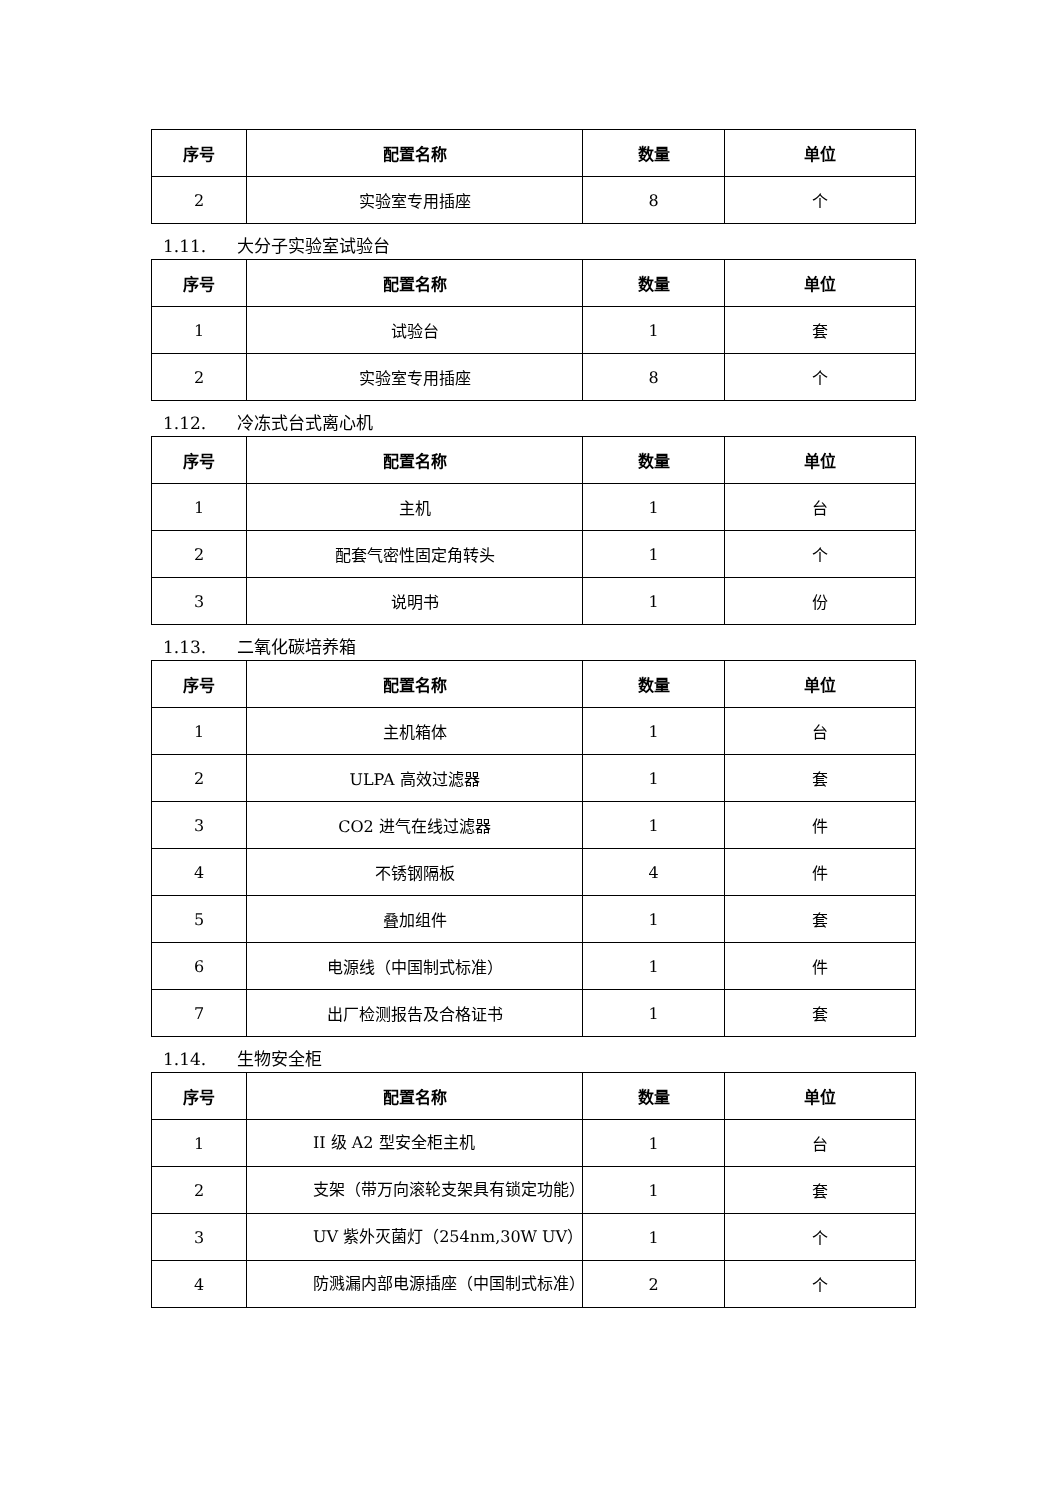| 序号 | 配置名称 | 数量 | 单位 |
| --- | --- | --- | --- |
| 2 | 实验室专用插座 | 8 | 个 |
1.11. 大分子实验室试验台
| 序号 | 配置名称 | 数量 | 单位 |
| --- | --- | --- | --- |
| 1 | 试验台 | 1 | 套 |
| 2 | 实验室专用插座 | 8 | 个 |
1.12. 冷冻式台式离心机
| 序号 | 配置名称 | 数量 | 单位 |
| --- | --- | --- | --- |
| 1 | 主机 | 1 | 台 |
| 2 | 配套气密性固定角转头 | 1 | 个 |
| 3 | 说明书 | 1 | 份 |
1.13. 二氧化碳培养箱
| 序号 | 配置名称 | 数量 | 单位 |
| --- | --- | --- | --- |
| 1 | 主机箱体 | 1 | 台 |
| 2 | ULPA 高效过滤器 | 1 | 套 |
| 3 | CO2 进气在线过滤器 | 1 | 件 |
| 4 | 不锈钢隔板 | 4 | 件 |
| 5 | 叠加组件 | 1 | 套 |
| 6 | 电源线（中国制式标准） | 1 | 件 |
| 7 | 出厂检测报告及合格证书 | 1 | 套 |
1.14. 生物安全柜
| 序号 | 配置名称 | 数量 | 单位 |
| --- | --- | --- | --- |
| 1 | II 级 A2 型安全柜主机 | 1 | 台 |
| 2 | 支架（带万向滚轮支架具有锁定功能） | 1 | 套 |
| 3 | UV 紫外灭菌灯（254nm,30W UV） | 1 | 个 |
| 4 | 防溅漏内部电源插座（中国制式标准） | 2 | 个 |